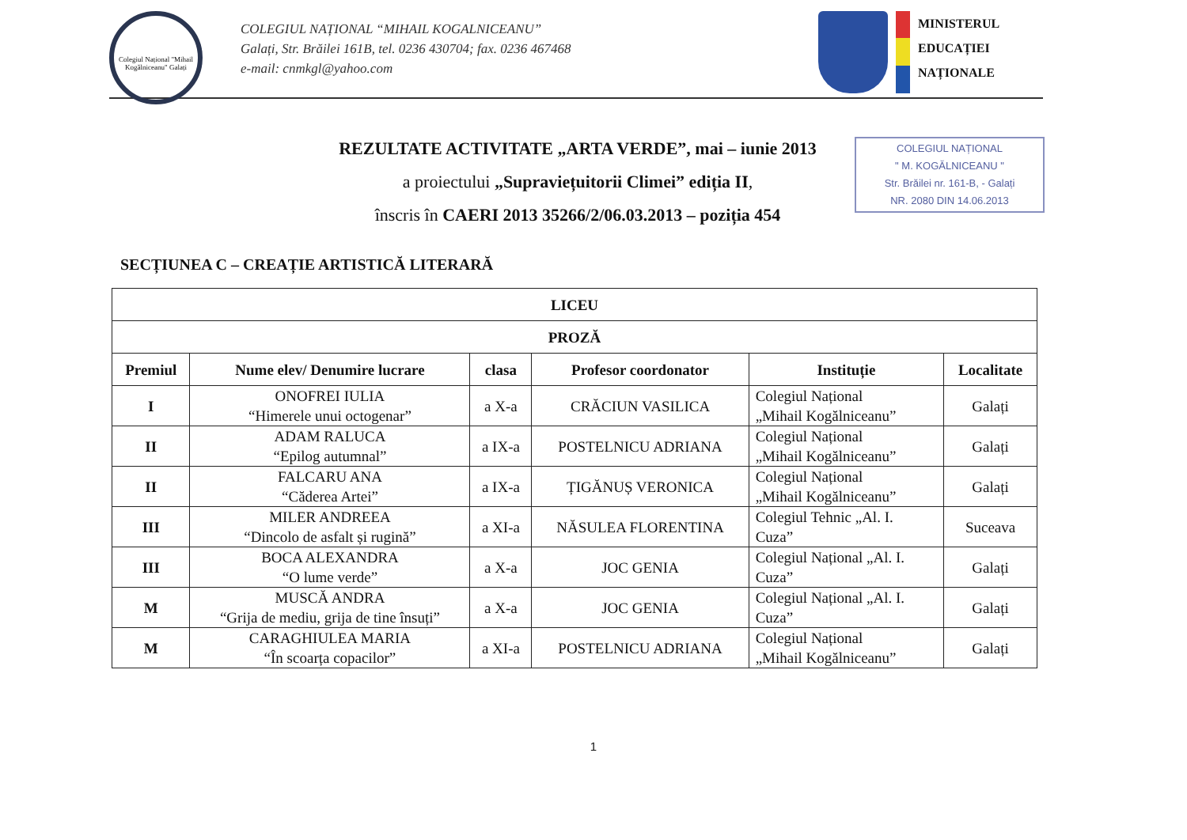Colegiul Național "Mihail Kogălniceanu" Galați
COLEGIUL NAȚIONAL “MIHAIL KOGALNICEANU”
Galați, Str. Brăilei 161B, tel. 0236 430704; fax. 0236 467468
e-mail: cnmkgl@yahoo.com
MINISTERUL
EDUCAȚIEI
NAȚIONALE
REZULTATE ACTIVITATE „ARTA VERDE”, mai – iunie 2013
a proiectului „Supraviețuitorii Climei” ediția II,
înscris în CAERI 2013 35266/2/06.03.2013 – poziția 454
COLEGIUL NAȚIONAL
" M. KOGĂLNICEANU "
Str. Brăilei nr. 161-B, - Galați
NR. 2080 DIN 14.06.2013
SECȚIUNEA C – CREAȚIE ARTISTICĂ LITERARĂ
| LICEU | | | | | |
| PROZĂ | | | | | |
| Premiul | Nume elev/ Denumire lucrare | clasa | Profesor coordonator | Instituție | Localitate |
| I | ONOFREI IULIA “Himerele unui octogenar” | a X-a | CRĂCIUN VASILICA | Colegiul Național „Mihail Kogălniceanu” | Galați |
| II | ADAM RALUCA “Epilog autumnal” | a IX-a | POSTELNICU ADRIANA | Colegiul Național „Mihail Kogălniceanu” | Galați |
| II | FALCARU ANA “Căderea Artei” | a IX-a | ȚIGĂNUȘ VERONICA | Colegiul Național „Mihail Kogălniceanu” | Galați |
| III | MILER ANDREEA “Dincolo de asfalt și rugină” | a XI-a | NĂSULEA FLORENTINA | Colegiul Tehnic „Al. I. Cuza” | Suceava |
| III | BOCA ALEXANDRA “O lume verde” | a X-a | JOC GENIA | Colegiul Național „Al. I. Cuza” | Galați |
| M | MUSCĂ ANDRA “Grija de mediu, grija de tine însuți” | a X-a | JOC GENIA | Colegiul Național „Al. I. Cuza” | Galați |
| M | CARAGHIULEA MARIA “În scoarța copacilor” | a XI-a | POSTELNICU ADRIANA | Colegiul Național „Mihail Kogălniceanu” | Galați |
1